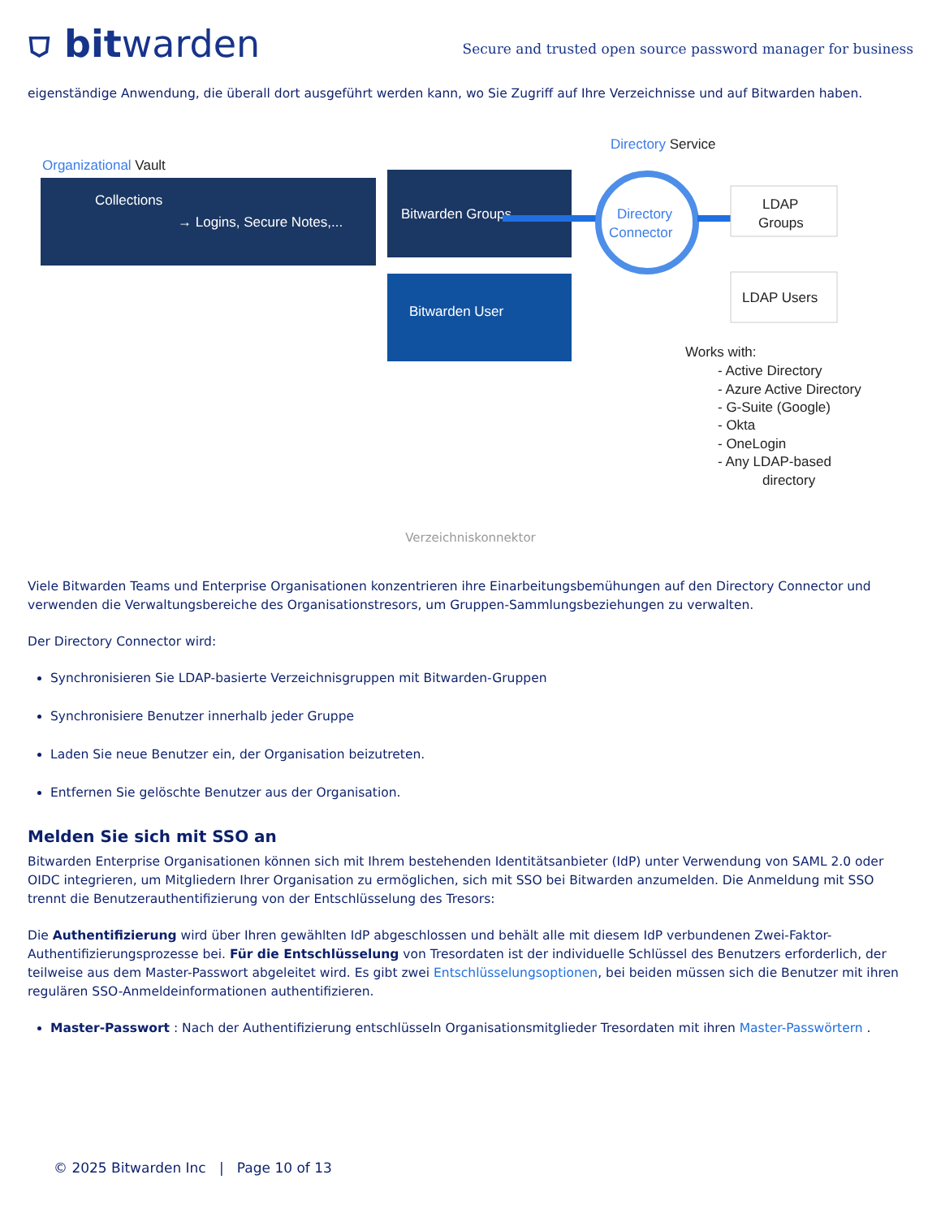⛉ bitwarden
Secure and trusted open source password manager for business
eigenständige Anwendung, die überall dort ausgeführt werden kann, wo Sie Zugriff auf Ihre Verzeichnisse und auf Bitwarden haben.
Organizational Vault
Collections
→ Logins, Secure Notes,...
Bitwarden Groups
Bitwarden User
Directory Service
Directory
Connector
LDAP
Groups
LDAP Users
Works with:
- Active Directory
- Azure Active Directory
- G-Suite (Google)
- Okta
- OneLogin
- Any LDAP-based
directory
Verzeichniskonnektor
Viele Bitwarden Teams und Enterprise Organisationen konzentrieren ihre Einarbeitungsbemühungen auf den Directory Connector und verwenden die Verwaltungsbereiche des Organisationstresors, um Gruppen-Sammlungsbeziehungen zu verwalten.
Der Directory Connector wird:
Synchronisieren Sie LDAP-basierte Verzeichnisgruppen mit Bitwarden-Gruppen
Synchronisiere Benutzer innerhalb jeder Gruppe
Laden Sie neue Benutzer ein, der Organisation beizutreten.
Entfernen Sie gelöschte Benutzer aus der Organisation.
Melden Sie sich mit SSO an
Bitwarden Enterprise Organisationen können sich mit Ihrem bestehenden Identitätsanbieter (IdP) unter Verwendung von SAML 2.0 oder OIDC integrieren, um Mitgliedern Ihrer Organisation zu ermöglichen, sich mit SSO bei Bitwarden anzumelden. Die Anmeldung mit SSO trennt die Benutzerauthentifizierung von der Entschlüsselung des Tresors:
Die Authentifizierung wird über Ihren gewählten IdP abgeschlossen und behält alle mit diesem IdP verbundenen Zwei-Faktor-Authentifizierungsprozesse bei. Für die Entschlüsselung von Tresordaten ist der individuelle Schlüssel des Benutzers erforderlich, der teilweise aus dem Master-Passwort abgeleitet wird. Es gibt zwei Entschlüsselungsoptionen, bei beiden müssen sich die Benutzer mit ihren regulären SSO-Anmeldeinformationen authentifizieren.
Master-Passwort : Nach der Authentifizierung entschlüsseln Organisationsmitglieder Tresordaten mit ihren Master-Passwörtern .
© 2025 Bitwarden Inc | Page 10 of 13